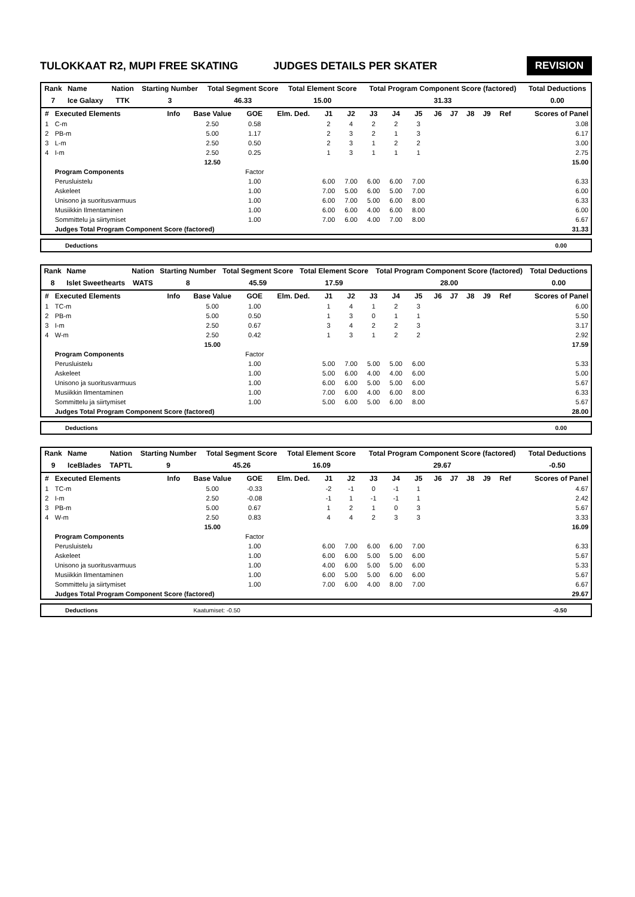TULOKKAAT R2, MUPI FREE SKATING JUDGES DETAILS PER SKATER
REVISION
| Rank | Name | Nation | Starting Number | Total Segment Score | Total Element Score | Total Program Component Score (factored) | Total Deductions |
| --- | --- | --- | --- | --- | --- | --- | --- |
| 7 | Ice Galaxy | TTK | 3 | 46.33 | 15.00 | 31.33 | 0.00 |
| # | Executed Elements | Info | Base Value | GOE | Elm. Ded. | J1 | J2 | J3 | J4 | J5 | J6 | J7 | J8 | J9 | Ref | Scores of Panel |
| --- | --- | --- | --- | --- | --- | --- | --- | --- | --- | --- | --- | --- | --- | --- | --- | --- |
| 1 | C-m | | 2.50 | 0.58 | | 2 | 4 | 2 | 2 | 3 | | | | | | 3.08 |
| 2 | PB-m | | 5.00 | 1.17 | | 2 | 3 | 2 | 1 | 3 | | | | | | 6.17 |
| 3 | L-m | | 2.50 | 0.50 | | 2 | 3 | 1 | 2 | 2 | | | | | | 3.00 |
| 4 | I-m | | 2.50 | 0.25 | | 1 | 3 | 1 | 1 | 1 | | | | | | 2.75 |
| | | | 12.50 | | | | | | | | | | | | | 15.00 |
| | Program Components | | | Factor | | | | | | | | | | | | |
| | Perusluistelu | | | 1.00 | | 6.00 | 7.00 | 6.00 | 6.00 | 7.00 | | | | | | 6.33 |
| | Askeleet | | | 1.00 | | 7.00 | 5.00 | 6.00 | 5.00 | 7.00 | | | | | | 6.00 |
| | Unisono ja suoritusvarmuus | | | 1.00 | | 6.00 | 7.00 | 5.00 | 6.00 | 8.00 | | | | | | 6.33 |
| | Musiikkin Ilmentaminen | | | 1.00 | | 6.00 | 6.00 | 4.00 | 6.00 | 8.00 | | | | | | 6.00 |
| | Sommittelu ja siirtymiset | | | 1.00 | | 7.00 | 6.00 | 4.00 | 7.00 | 8.00 | | | | | | 6.67 |
| | Judges Total Program Component Score (factored) | | | | | | | | | | | | | | | 31.33 |
Deductions 0.00
| Rank | Name | Nation | Starting Number | Total Segment Score | Total Element Score | Total Program Component Score (factored) | Total Deductions |
| --- | --- | --- | --- | --- | --- | --- | --- |
| 8 | Islet Sweethearts | WATS | 8 | 45.59 | 17.59 | 28.00 | 0.00 |
| # | Executed Elements | Info | Base Value | GOE | Elm. Ded. | J1 | J2 | J3 | J4 | J5 | J6 | J7 | J8 | J9 | Ref | Scores of Panel |
| --- | --- | --- | --- | --- | --- | --- | --- | --- | --- | --- | --- | --- | --- | --- | --- | --- |
| 1 | TC-m | | 5.00 | 1.00 | | 1 | 4 | 1 | 2 | 3 | | | | | | 6.00 |
| 2 | PB-m | | 5.00 | 0.50 | | 1 | 3 | 0 | 1 | 1 | | | | | | 5.50 |
| 3 | I-m | | 2.50 | 0.67 | | 3 | 4 | 2 | 2 | 3 | | | | | | 3.17 |
| 4 | W-m | | 2.50 | 0.42 | | 1 | 3 | 1 | 2 | 2 | | | | | | 2.92 |
| | | | 15.00 | | | | | | | | | | | | | 17.59 |
| | Program Components | | | Factor | | | | | | | | | | | | |
| | Perusluistelu | | | 1.00 | | 5.00 | 7.00 | 5.00 | 5.00 | 6.00 | | | | | | 5.33 |
| | Askeleet | | | 1.00 | | 5.00 | 6.00 | 4.00 | 4.00 | 6.00 | | | | | | 5.00 |
| | Unisono ja suoritusvarmuus | | | 1.00 | | 6.00 | 6.00 | 5.00 | 5.00 | 6.00 | | | | | | 5.67 |
| | Musiikkin Ilmentaminen | | | 1.00 | | 7.00 | 6.00 | 4.00 | 6.00 | 8.00 | | | | | | 6.33 |
| | Sommittelu ja siirtymiset | | | 1.00 | | 5.00 | 6.00 | 5.00 | 6.00 | 8.00 | | | | | | 5.67 |
| | Judges Total Program Component Score (factored) | | | | | | | | | | | | | | | 28.00 |
Deductions 0.00
| Rank | Name | Nation | Starting Number | Total Segment Score | Total Element Score | Total Program Component Score (factored) | Total Deductions |
| --- | --- | --- | --- | --- | --- | --- | --- |
| 9 | IceBlades | TAPTL | 9 | 45.26 | 16.09 | 29.67 | -0.50 |
| # | Executed Elements | Info | Base Value | GOE | Elm. Ded. | J1 | J2 | J3 | J4 | J5 | J6 | J7 | J8 | J9 | Ref | Scores of Panel |
| --- | --- | --- | --- | --- | --- | --- | --- | --- | --- | --- | --- | --- | --- | --- | --- | --- |
| 1 | TC-m | | 5.00 | -0.33 | | -2 | -1 | 0 | -1 | 1 | | | | | | 4.67 |
| 2 | I-m | | 2.50 | -0.08 | | -1 | 1 | -1 | -1 | 1 | | | | | | 2.42 |
| 3 | PB-m | | 5.00 | 0.67 | | 1 | 2 | 1 | 0 | 3 | | | | | | 5.67 |
| 4 | W-m | | 2.50 | 0.83 | | 4 | 4 | 2 | 3 | 3 | | | | | | 3.33 |
| | | | 15.00 | | | | | | | | | | | | | 16.09 |
| | Program Components | | | Factor | | | | | | | | | | | | |
| | Perusluistelu | | | 1.00 | | 6.00 | 7.00 | 6.00 | 6.00 | 7.00 | | | | | | 6.33 |
| | Askeleet | | | 1.00 | | 6.00 | 6.00 | 5.00 | 5.00 | 6.00 | | | | | | 5.67 |
| | Unisono ja suoritusvarmuus | | | 1.00 | | 4.00 | 6.00 | 5.00 | 5.00 | 6.00 | | | | | | 5.33 |
| | Musiikkin Ilmentaminen | | | 1.00 | | 6.00 | 5.00 | 5.00 | 6.00 | 6.00 | | | | | | 5.67 |
| | Sommittelu ja siirtymiset | | | 1.00 | | 7.00 | 6.00 | 4.00 | 8.00 | 7.00 | | | | | | 6.67 |
| | Judges Total Program Component Score (factored) | | | | | | | | | | | | | | | 29.67 |
Deductions Kaatumiset: -0.50 -0.50